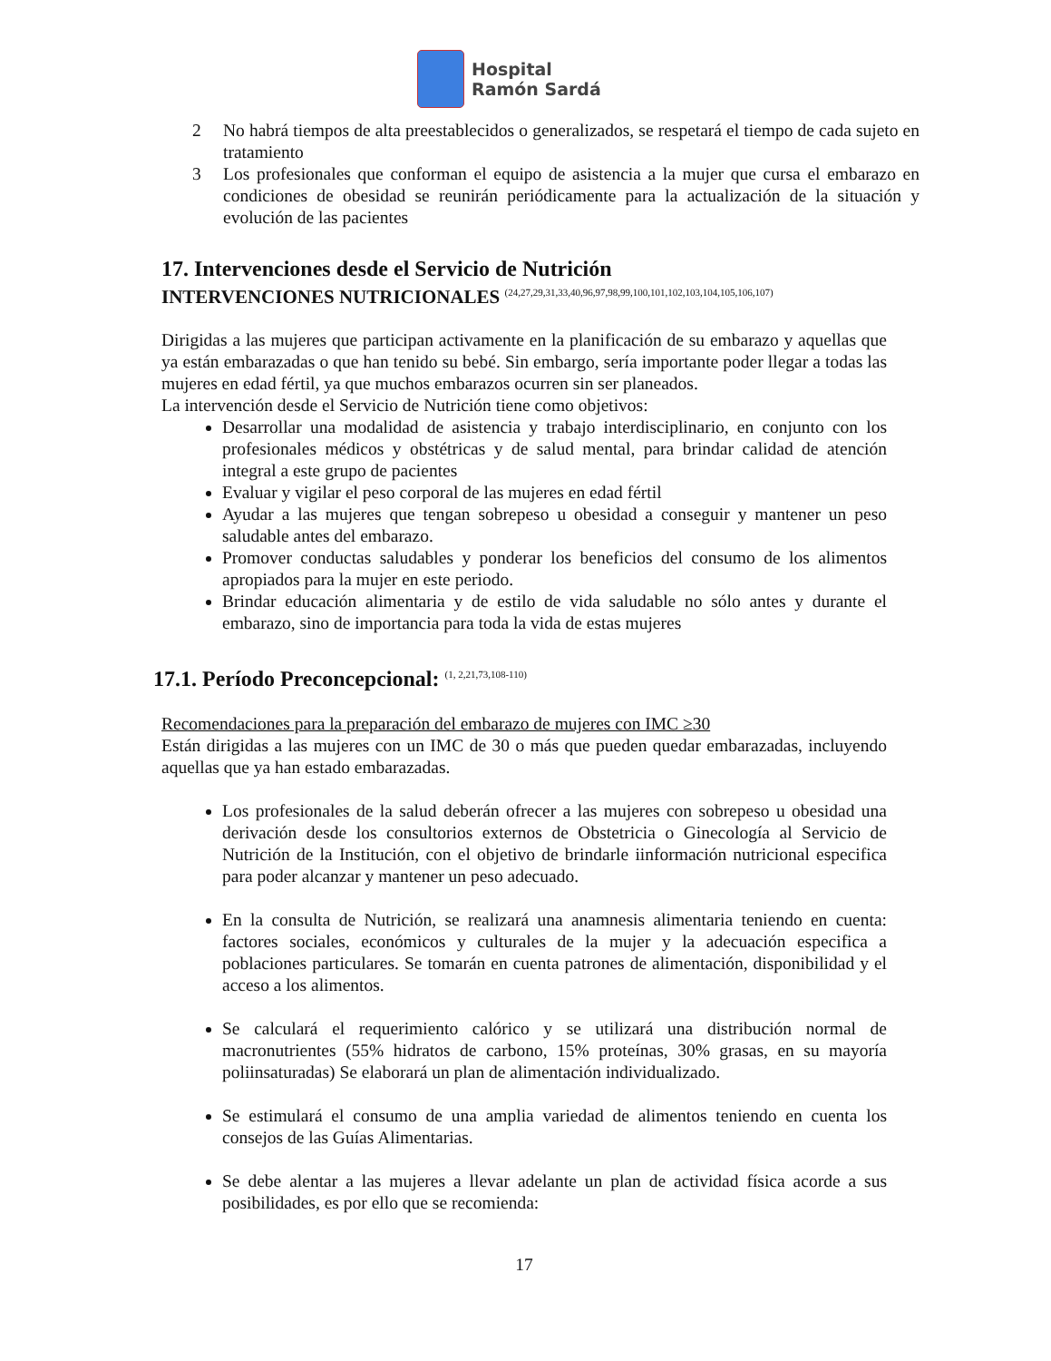Hospital
Ramón Sardá
2 No habrá tiempos de alta preestablecidos o generalizados, se respetará el tiempo de cada sujeto en tratamiento
3 Los profesionales que conforman el equipo de asistencia a la mujer que cursa el embarazo en condiciones de obesidad se reunirán periódicamente para la actualización de la situación y evolución de las pacientes
17. Intervenciones desde el Servicio de Nutrición
INTERVENCIONES NUTRICIONALES <sup>(24,27,29,31,33,40,96,97,98,99,100,101,102,103,104,105,106,107)</sup>
Dirigidas a las mujeres que participan activamente en la planificación de su embarazo y aquellas que ya están embarazadas o que han tenido su bebé. Sin embargo, sería importante poder llegar a todas las mujeres en edad fértil, ya que muchos embarazos ocurren sin ser planeados.
La intervención desde el Servicio de Nutrición tiene como objetivos:
Desarrollar una modalidad de asistencia y trabajo interdisciplinario, en conjunto con los profesionales médicos y obstétricas y de salud mental, para brindar calidad de atención integral a este grupo de pacientes
Evaluar y vigilar el peso corporal de las mujeres en edad fértil
Ayudar a las mujeres que tengan sobrepeso u obesidad a conseguir y mantener un peso saludable antes del embarazo.
Promover conductas saludables y ponderar los beneficios del consumo de los alimentos apropiados para la mujer en este periodo.
Brindar educación alimentaria y de estilo de vida saludable no sólo antes y durante el embarazo, sino de importancia para toda la vida de estas mujeres
17.1. Período Preconcepcional: <sup>(1, 2,21,73,108-110)</sup>
Recomendaciones para la preparación del embarazo de mujeres con IMC ≥30
Están dirigidas a las mujeres con un IMC de 30 o más que pueden quedar embarazadas, incluyendo aquellas que ya han estado embarazadas.
Los profesionales de la salud deberán ofrecer a las mujeres con sobrepeso u obesidad una derivación desde los consultorios externos de Obstetricia o Ginecología al Servicio de Nutrición de la Institución, con el objetivo de brindarle iinformación nutricional especifica para poder alcanzar y mantener un peso adecuado.
En la consulta de Nutrición, se realizará una anamnesis alimentaria teniendo en cuenta: factores sociales, económicos y culturales de la mujer y la adecuación especifica a poblaciones particulares. Se tomarán en cuenta patrones de alimentación, disponibilidad y el acceso a los alimentos.
Se calculará el requerimiento calórico y se utilizará una distribución normal de macronutrientes (55% hidratos de carbono, 15% proteínas, 30% grasas, en su mayoría poliinsaturadas) Se elaborará un plan de alimentación individualizado.
Se estimulará el consumo de una amplia variedad de alimentos teniendo en cuenta los consejos de las Guías Alimentarias.
Se debe alentar a las mujeres a llevar adelante un plan de actividad física acorde a sus posibilidades, es por ello que se recomienda:
17
GPC Obesidad en el Embarazo